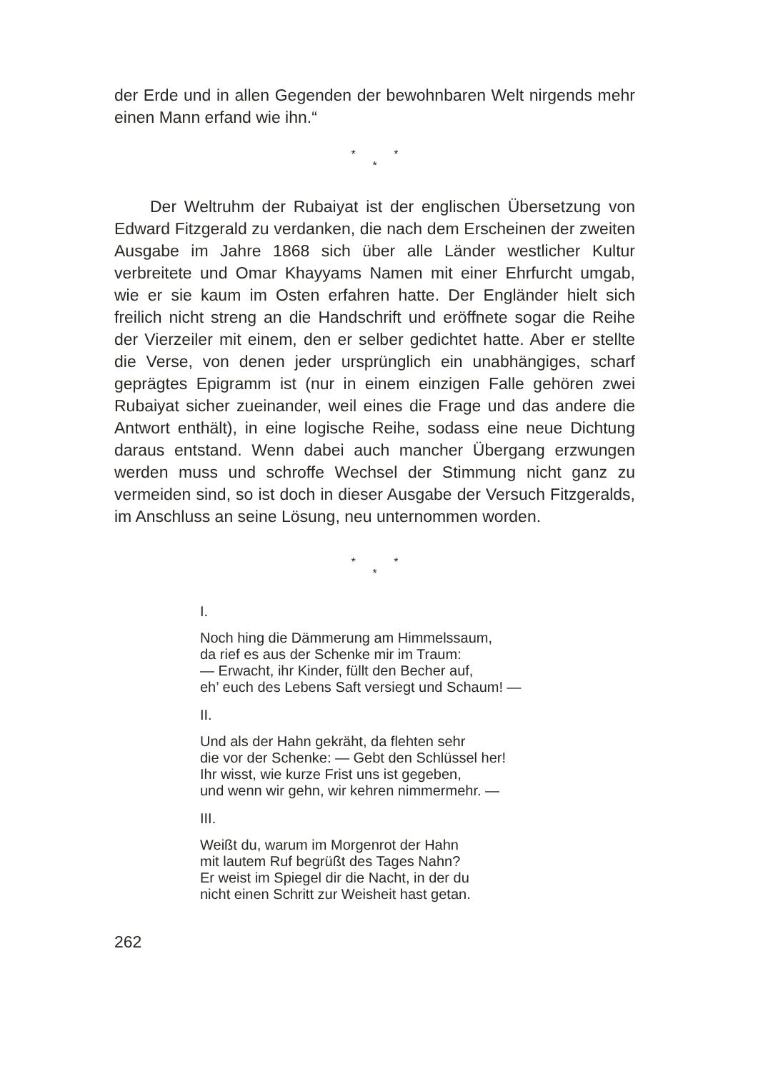der Erde und in allen Gegenden der bewohnbaren Welt nirgends mehr einen Mann erfand wie ihn.“
* *
*
Der Weltruhm der Rubaiyat ist der englischen Übersetzung von Edward Fitzgerald zu verdanken, die nach dem Erscheinen der zweiten Ausgabe im Jahre 1868 sich über alle Länder westlicher Kultur verbreitete und Omar Khayyams Namen mit einer Ehrfurcht umgab, wie er sie kaum im Osten erfahren hatte. Der Engländer hielt sich freilich nicht streng an die Handschrift und eröffnete sogar die Reihe der Vierzeiler mit einem, den er selber gedichtet hatte. Aber er stellte die Verse, von denen jeder ursprünglich ein unabhängiges, scharf geprägtes Epigramm ist (nur in einem einzigen Falle gehören zwei Rubaiyat sicher zueinander, weil eines die Frage und das andere die Antwort enthält), in eine logische Reihe, sodass eine neue Dichtung daraus entstand. Wenn dabei auch mancher Übergang erzwungen werden muss und schroffe Wechsel der Stimmung nicht ganz zu vermeiden sind, so ist doch in dieser Ausgabe der Versuch Fitzgeralds, im Anschluss an seine Lösung, neu unternommen worden.
* *
*
I.
Noch hing die Dämmerung am Himmelssaum,
da rief es aus der Schenke mir im Traum:
— Erwacht, ihr Kinder, füllt den Becher auf,
eh’ euch des Lebens Saft versiegt und Schaum! —
II.
Und als der Hahn gekräht, da flehten sehr
die vor der Schenke: — Gebt den Schlüssel her!
Ihr wisst, wie kurze Frist uns ist gegeben,
und wenn wir gehn, wir kehren nimmermehr. —
III.
Weißt du, warum im Morgenrot der Hahn
mit lautem Ruf begrüßt des Tages Nahn?
Er weist im Spiegel dir die Nacht, in der du
nicht einen Schritt zur Weisheit hast getan.
262